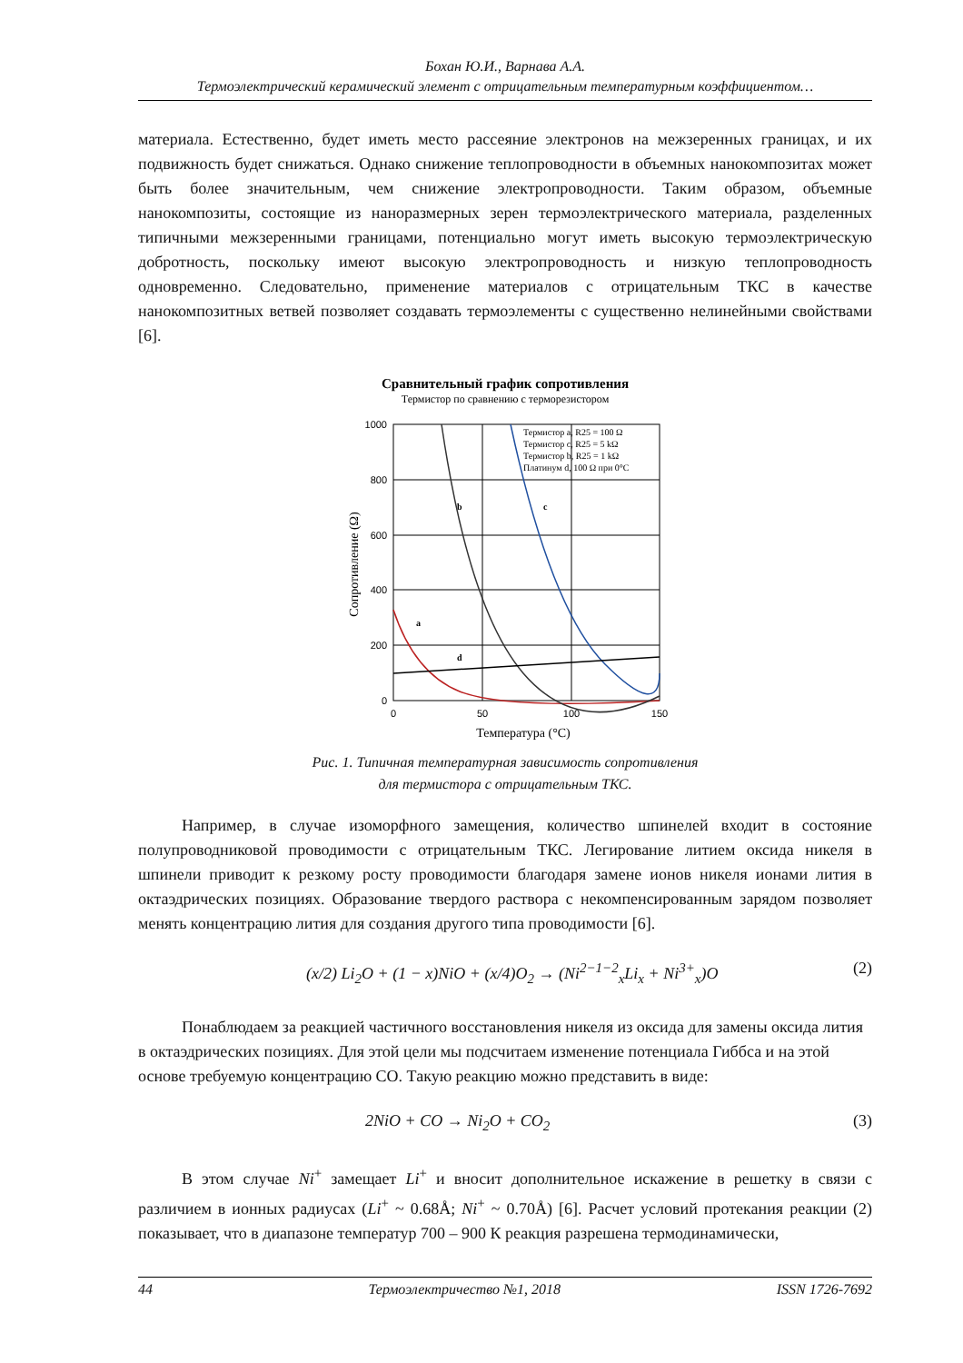Бохан Ю.И., Варнава А.А.
Термоэлектрический керамический элемент с отрицательным температурным коэффициентом…
материала. Естественно, будет иметь место рассеяние электронов на межзеренных границах, и их подвижность будет снижаться. Однако снижение теплопроводности в объемных нанокомпозитах может быть более значительным, чем снижение электропроводности. Таким образом, объемные нанокомпозиты, состоящие из наноразмерных зерен термоэлектрического материала, разделенных типичными межзеренными границами, потенциально могут иметь высокую термоэлектрическую добротность, поскольку имеют высокую электропроводность и низкую теплопроводность одновременно. Следовательно, применение материалов с отрицательным ТКС в качестве нанокомпозитных ветвей позволяет создавать термоэлементы с существенно нелинейными свойствами [6].
Сравнительный график сопротивления
Термистор по сравнению с терморезистором
1000
800
600
400
200
0
0
50
100
150
Температура (°C)
Сопротивление (Ω)
Термистор a, R25 = 100 Ω
Термистор c, R25 = 5 kΩ
Термистор b, R25 = 1 kΩ
Платинум d, 100 Ω при 0°C
b
c
a
d
Рис. 1. Типичная температурная зависимость сопротивления
для термистора с отрицательным ТКС.
Например, в случае изоморфного замещения, количество шпинелей входит в состояние полупроводниковой проводимости с отрицательным ТКС. Легирование литием оксида никеля в шпинели приводит к резкому росту проводимости благодаря замене ионов никеля ионами лития в октаэдрических позициях. Образование твердого раствора с некомпенсированным зарядом позволяет менять концентрацию лития для создания другого типа проводимости [6].
(x/2) Li<sub>2</sub>O + (1 − x)NiO + (x/4)O<sub>2</sub> → (Ni<sup>2−1−2</sup><sub>x</sub>Li<sub>x</sub> + Ni<sup>3+</sup><sub>x</sub>)O (2)
Понаблюдаем за реакцией частичного восстановления никеля из оксида для замены оксида лития в октаэдрических позициях. Для этой цели мы подсчитаем изменение потенциала Гиббса и на этой основе требуемую концентрацию СО. Такую реакцию можно представить в виде:
2NiO + CO → Ni<sub>2</sub>O + CO<sub>2</sub> (3)
В этом случае Ni<sup>+</sup> замещает Li<sup>+</sup> и вносит дополнительное искажение в решетку в связи с различием в ионных радиусах (Li<sup>+</sup> ~ 0.68Å; Ni<sup>+</sup> ~ 0.70Å) [6]. Расчет условий протекания реакции (2) показывает, что в диапазоне температур 700 – 900 К реакция разрешена термодинамически,
44 Термоэлектричество №1, 2018 ISSN 1726-7692